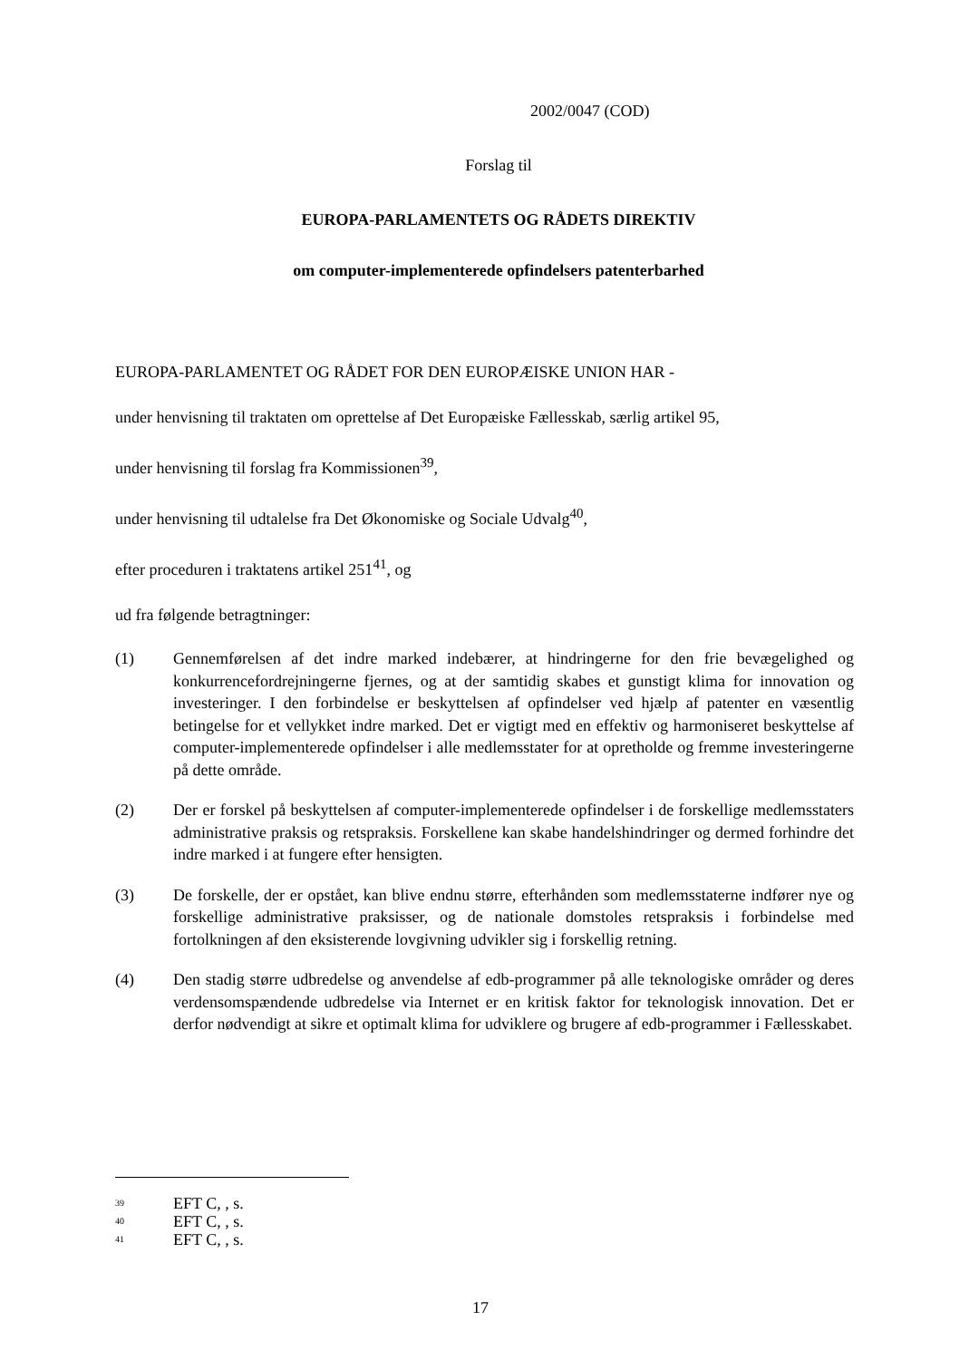2002/0047 (COD)
Forslag til
EUROPA-PARLAMENTETS OG RÅDETS DIREKTIV
om computer-implementerede opfindelsers patenterbarhed
EUROPA-PARLAMENTET OG RÅDET FOR DEN EUROPÆISKE UNION HAR -
under henvisning til traktaten om oprettelse af Det Europæiske Fællesskab, særlig artikel 95,
under henvisning til forslag fra Kommissionen<sup>39</sup>,
under henvisning til udtalelse fra Det Økonomiske og Sociale Udvalg<sup>40</sup>,
efter proceduren i traktatens artikel 251<sup>41</sup>, og
ud fra følgende betragtninger:
(1) Gennemførelsen af det indre marked indebærer, at hindringerne for den frie bevægelighed og konkurrencefordrejningerne fjernes, og at der samtidig skabes et gunstigt klima for innovation og investeringer. I den forbindelse er beskyttelsen af opfindelser ved hjælp af patenter en væsentlig betingelse for et vellykket indre marked. Det er vigtigt med en effektiv og harmoniseret beskyttelse af computer-implementerede opfindelser i alle medlemsstater for at opretholde og fremme investeringerne på dette område.
(2) Der er forskel på beskyttelsen af computer-implementerede opfindelser i de forskellige medlemsstaters administrative praksis og retspraksis. Forskellene kan skabe handelshindringer og dermed forhindre det indre marked i at fungere efter hensigten.
(3) De forskelle, der er opstået, kan blive endnu større, efterhånden som medlemsstaterne indfører nye og forskellige administrative praksisser, og de nationale domstoles retspraksis i forbindelse med fortolkningen af den eksisterende lovgivning udvikler sig i forskellig retning.
(4) Den stadig større udbredelse og anvendelse af edb-programmer på alle teknologiske områder og deres verdensomspændende udbredelse via Internet er en kritisk faktor for teknologisk innovation. Det er derfor nødvendigt at sikre et optimalt klima for udviklere og brugere af edb-programmer i Fællesskabet.
<sup>39</sup> EFT C, , s.
<sup>40</sup> EFT C, , s.
<sup>41</sup> EFT C, , s.
17